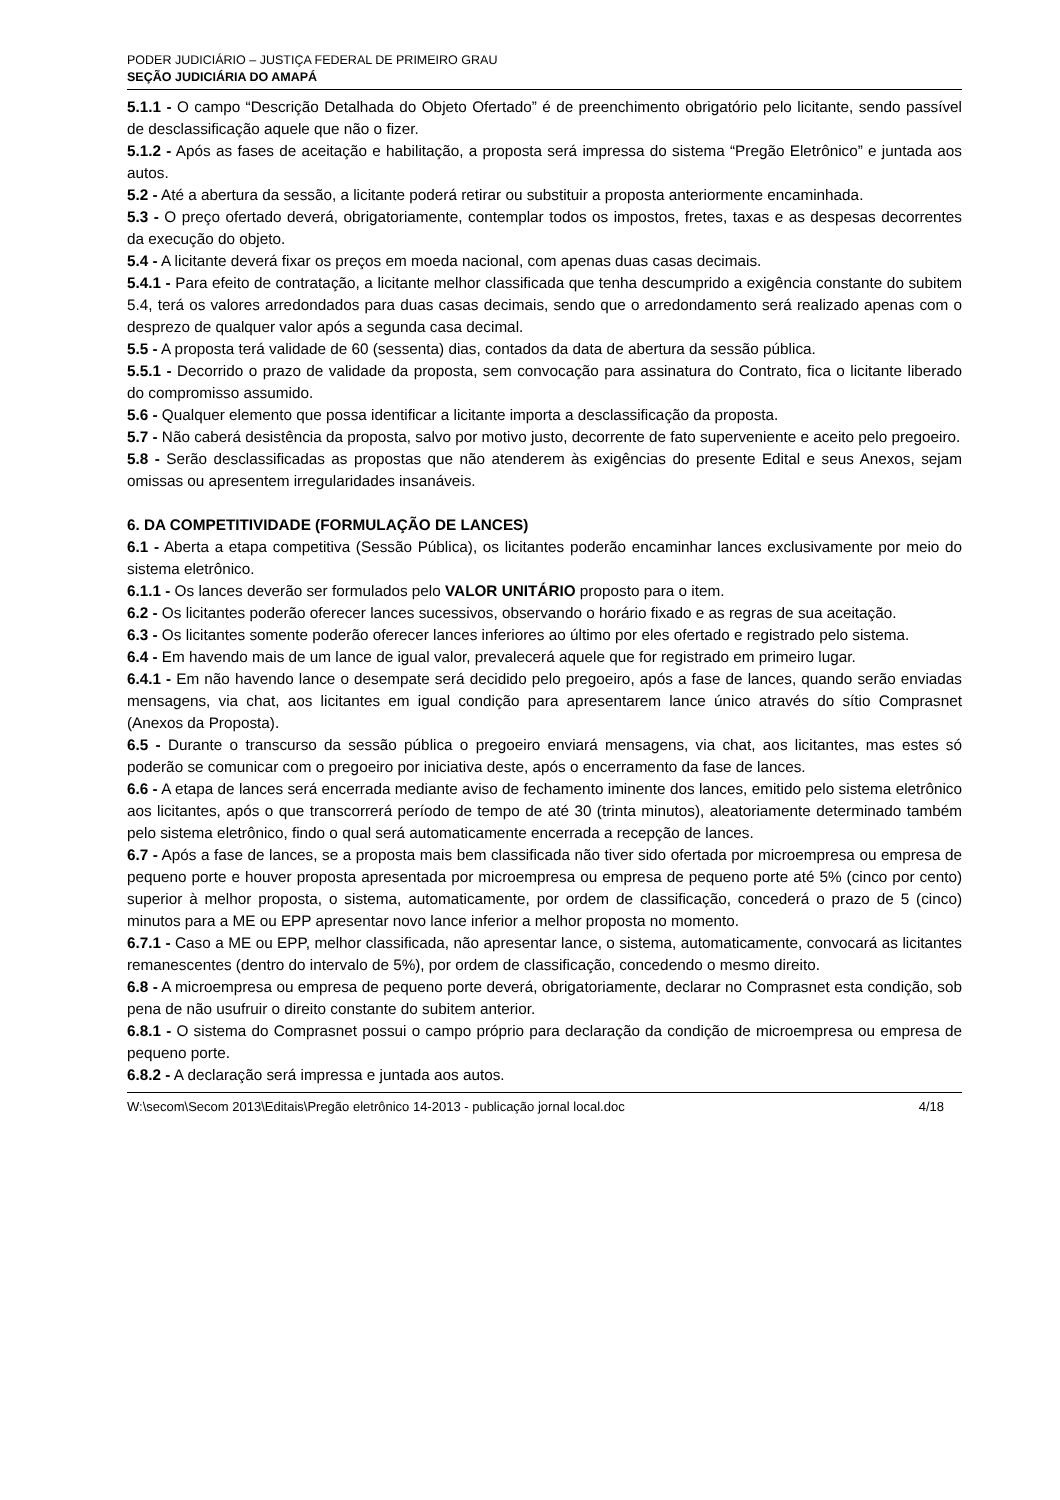PODER JUDICIÁRIO – JUSTIÇA FEDERAL DE PRIMEIRO GRAU
SEÇÃO JUDICIÁRIA DO AMAPÁ
5.1.1 - O campo “Descrição Detalhada do Objeto Ofertado” é de preenchimento obrigatório pelo licitante, sendo passível de desclassificação aquele que não o fizer.
5.1.2 - Após as fases de aceitação e habilitação, a proposta será impressa do sistema “Pregão Eletrônico” e juntada aos autos.
5.2 - Até a abertura da sessão, a licitante poderá retirar ou substituir a proposta anteriormente encaminhada.
5.3 - O preço ofertado deverá, obrigatoriamente, contemplar todos os impostos, fretes, taxas e as despesas decorrentes da execução do objeto.
5.4 - A licitante deverá fixar os preços em moeda nacional, com apenas duas casas decimais.
5.4.1 - Para efeito de contratação, a licitante melhor classificada que tenha descumprido a exigência constante do subitem 5.4, terá os valores arredondados para duas casas decimais, sendo que o arredondamento será realizado apenas com o desprezo de qualquer valor após a segunda casa decimal.
5.5 - A proposta terá validade de 60 (sessenta) dias, contados da data de abertura da sessão pública.
5.5.1 - Decorrido o prazo de validade da proposta, sem convocação para assinatura do Contrato, fica o licitante liberado do compromisso assumido.
5.6 - Qualquer elemento que possa identificar a licitante importa a desclassificação da proposta.
5.7 - Não caberá desistência da proposta, salvo por motivo justo, decorrente de fato superveniente e aceito pelo pregoeiro.
5.8 - Serão desclassificadas as propostas que não atenderem às exigências do presente Edital e seus Anexos, sejam omissas ou apresentem irregularidades insanáveis.
6. DA COMPETITIVIDADE (FORMULAÇÃO DE LANCES)
6.1 - Aberta a etapa competitiva (Sessão Pública), os licitantes poderão encaminhar lances exclusivamente por meio do sistema eletrônico.
6.1.1 - Os lances deverão ser formulados pelo VALOR UNITÁRIO proposto para o item.
6.2 - Os licitantes poderão oferecer lances sucessivos, observando o horário fixado e as regras de sua aceitação.
6.3 - Os licitantes somente poderão oferecer lances inferiores ao último por eles ofertado e registrado pelo sistema.
6.4 - Em havendo mais de um lance de igual valor, prevalecerá aquele que for registrado em primeiro lugar.
6.4.1 - Em não havendo lance o desempate será decidido pelo pregoeiro, após a fase de lances, quando serão enviadas mensagens, via chat, aos licitantes em igual condição para apresentarem lance único através do sítio Comprasnet (Anexos da Proposta).
6.5 - Durante o transcurso da sessão pública o pregoeiro enviará mensagens, via chat, aos licitantes, mas estes só poderão se comunicar com o pregoeiro por iniciativa deste, após o encerramento da fase de lances.
6.6 - A etapa de lances será encerrada mediante aviso de fechamento iminente dos lances, emitido pelo sistema eletrônico aos licitantes, após o que transcorrerá período de tempo de até 30 (trinta minutos), aleatoriamente determinado também pelo sistema eletrônico, findo o qual será automaticamente encerrada a recepção de lances.
6.7 - Após a fase de lances, se a proposta mais bem classificada não tiver sido ofertada por microempresa ou empresa de pequeno porte e houver proposta apresentada por microempresa ou empresa de pequeno porte até 5% (cinco por cento) superior à melhor proposta, o sistema, automaticamente, por ordem de classificação, concederá o prazo de 5 (cinco) minutos para a ME ou EPP apresentar novo lance inferior a melhor proposta no momento.
6.7.1 - Caso a ME ou EPP, melhor classificada, não apresentar lance, o sistema, automaticamente, convocará as licitantes remanescentes (dentro do intervalo de 5%), por ordem de classificação, concedendo o mesmo direito.
6.8 - A microempresa ou empresa de pequeno porte deverá, obrigatoriamente, declarar no Comprasnet esta condição, sob pena de não usufruir o direito constante do subitem anterior.
6.8.1 - O sistema do Comprasnet possui o campo próprio para declaração da condição de microempresa ou empresa de pequeno porte.
6.8.2 - A declaração será impressa e juntada aos autos.
W:\secom\Secom 2013\Editais\Pregão eletrônico 14-2013 - publicação jornal local.doc 4/18